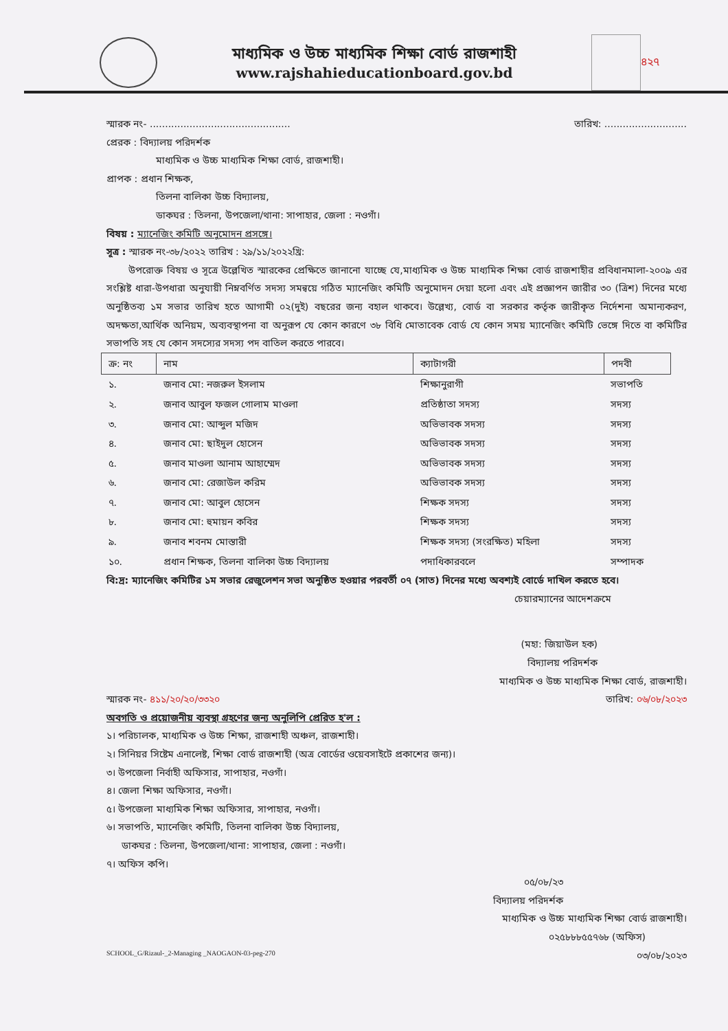মাধ্যমিক ও উচ্চ মাধ্যমিক শিক্ষা বোর্ড রাজশাহী
www.rajshahieducationboard.gov.bd
৪২৭
স্মারক নং- .............................................. তারিখ: ...........................
প্রেরক : বিদ্যালয় পরিদর্শক
মাধ্যমিক ও উচ্চ মাধ্যমিক শিক্ষা বোর্ড, রাজশাহী।
প্রাপক : প্রধান শিক্ষক,
তিলনা বালিকা উচ্চ বিদ্যালয়,
ডাকঘর : তিলনা, উপজেলা/থানা: সাপাহার, জেলা : নওগাঁ।
বিষয় : ম্যানেজিং কমিটি অনুমোদন প্রসঙ্গে।
সূত্র : স্মারক নং-৩৮/২০২২ তারিখ : ২৯/১১/২০২২খ্রি:
উপরোক্ত বিষয় ও সূত্রে উল্লেখিত স্মারকের প্রেক্ষিতে জানানো যাচ্ছে যে,মাধ্যমিক ও উচ্চ মাধ্যমিক শিক্ষা বোর্ড রাজশাহীর প্রবিধানমালা-২০০৯ এর সংশ্লিষ্ট ধারা-উপধারা অনুযায়ী নিম্নবর্ণিত সদস্য সমন্বয়ে গঠিত ম্যানেজিং কমিটি অনুমোদন দেয়া হলো এবং এই প্রজ্ঞাপন জারীর ৩০ (ত্রিশ) দিনের মধ্যে অনুষ্ঠিতব্য ১ম সভার তারিখ হতে আগামী ০২(দুই) বছরের জন্য বহাল থাকবে। উল্লেখ্য, বোর্ড বা সরকার কর্তৃক জারীকৃত নির্দেশনা অমান্যকরণ, অদক্ষতা,আর্থিক অনিয়ম, অব্যবস্থাপনা বা অনুরূপ যে কোন কারণে ৩৮ বিধি মোতাবেক বোর্ড যে কোন সময় ম্যানেজিং কমিটি ভেঙ্গে দিতে বা কমিটির সভাপতি সহ যে কোন সদস্যের সদস্য পদ বাতিল করতে পারবে।
| ক্র: নং | নাম | ক্যাটাগরী | পদবী |
| --- | --- | --- | --- |
| ১. | জনাব মো: নজরুল ইসলাম | শিক্ষানুরাগী | সভাপতি |
| ২. | জনাব আবুল ফজল গোলাম মাওলা | প্রতিষ্ঠাতা সদস্য | সদস্য |
| ৩. | জনাব মো: আব্দুল মজিদ | অভিভাবক সদস্য | সদস্য |
| ৪. | জনাব মো: ছাইদুল হোসেন | অভিভাবক সদস্য | সদস্য |
| ৫. | জনাব মাওলা আনাম আহাম্মেদ | অভিভাবক সদস্য | সদস্য |
| ৬. | জনাব মো: রেজাউল করিম | অভিভাবক সদস্য | সদস্য |
| ৭. | জনাব মো: আবুল হোসেন | শিক্ষক সদস্য | সদস্য |
| ৮. | জনাব মো: হুমায়ন কবির | শিক্ষক সদস্য | সদস্য |
| ৯. | জনাব শবনম মোস্তারী | শিক্ষক সদস্য (সংরক্ষিত) মহিলা | সদস্য |
| ১০. | প্রধান শিক্ষক, তিলনা বালিকা উচ্চ বিদ্যালয় | পদাধিকারবলে | সম্পাদক |
বি:দ্র: ম্যানেজিং কমিটির ১ম সভার রেজুলেশন সভা অনুষ্ঠিত হওয়ার পরবর্তী ০৭ (সাত) দিনের মধ্যে অবশ্যই বোর্ডে দাখিল করতে হবে।
চেয়ারম্যানের আদেশক্রমে
(মহা: জিয়াউল হক)
বিদ্যালয় পরিদর্শক
মাধ্যমিক ও উচ্চ মাধ্যমিক শিক্ষা বোর্ড, রাজশাহী।
স্মারক নং- ৪১১/২০/২০/৩৩২০ তারিখ: ০৬/০৮/২০২৩
অবগতি ও প্রয়োজনীয় ব্যবস্থা গ্রহণের জন্য অনুলিপি প্রেরিত হ'ল :
১। পরিচালক, মাধ্যমিক ও উচ্চ শিক্ষা, রাজশাহী অঞ্চল, রাজশাহী।
২। সিনিয়র সিষ্টেম এনালেষ্ট, শিক্ষা বোর্ড রাজশাহী (অত্র বোর্ডের ওয়েবসাইটে প্রকাশের জন্য)।
৩। উপজেলা নির্বাহী অফিসার, সাপাহার, নওগাঁ।
৪। জেলা শিক্ষা অফিসার, নওগাঁ।
৫। উপজেলা মাধ্যমিক শিক্ষা অফিসার, সাপাহার, নওগাঁ।
৬। সভাপতি, ম্যানেজিং কমিটি, তিলনা বালিকা উচ্চ বিদ্যালয়,
ডাকঘর : তিলনা, উপজেলা/থানা: সাপাহার, জেলা : নওগাঁ।
৭। অফিস কপি।
০৫/০৮/২৩
বিদ্যালয় পরিদর্শক
মাধ্যমিক ও উচ্চ মাধ্যমিক শিক্ষা বোর্ড রাজশাহী।
০২৫৮৮৮৫৫৭৬৮ (অফিস)
SCHOOL_G/Rizaul-_2-Managing _NAOGAON-03-peg-270 ০৩/০৮/২০২৩